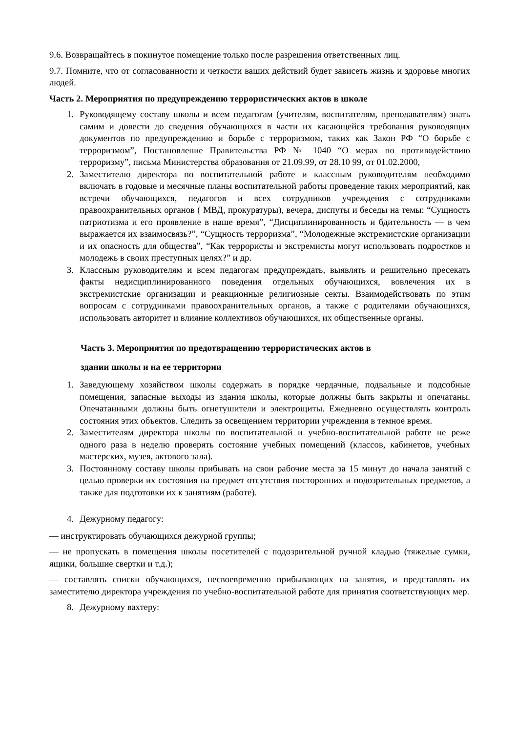9.6. Возвращайтесь в покинутое помещение только после разрешения ответственных лиц.
9.7. Помните, что от согласованности и четкости ваших действий будет зависеть жизнь и здоровье многих людей.
Часть 2. Мероприятия по предупреждению террористических актов в школе
1. Руководящему составу школы и всем педагогам (учителям, воспитателям, преподавателям) знать самим и довести до сведения обучающихся в части их касающейся требования руководящих документов по предупреждению и борьбе с терроризмом, таких как Закон РФ “О борьбе с терроризмом”, Постановление Правительства РФ № 1040 “О мерах по противодействию терроризму”, письма Министерства образования от 21.09.99, от 28.10 99, от 01.02.2000,
2. Заместителю директора по воспитательной работе и классным руководителям необходимо включать в годовые и месячные планы воспитательной работы проведение таких мероприятий, как встречи обучающихся, педагогов и всех сотрудников учреждения с сотрудниками правоохранительных органов ( МВД, прокуратуры), вечера, диспуты и беседы на темы: “Сущность патриотизма и его проявление в наше время”, “Дисциплинированность и бдительность — в чем выражается их взаимосвязь?”, “Сущность терроризма”, “Молодежные экстремистские организации и их опасность для общества”, “Как террористы и экстремисты могут использовать подростков и молодежь в своих преступных целях?” и др.
3. Классным руководителям и всем педагогам предупреждать, выявлять и решительно пресекать факты недисциплинированного поведения отдельных обучающихся, вовлечения их в экстремистские организации и реакционные религиозные секты. Взаимодействовать по этим вопросам с сотрудниками правоохранительных органов, а также с родителями обучающихся, использовать авторитет и влияние коллективов обучающихся, их общественные органы.
Часть 3. Мероприятия по предотвращению террористических актов в
здании школы и на ее территории
1. Заведующему хозяйством школы содержать в порядке чердачные, подвальные и подсобные помещения, запасные выходы из здания школы, которые должны быть закрыты и опечатаны. Опечатанными должны быть огнетушители и электрощиты. Ежедневно осуществлять контроль состояния этих объектов. Следить за освещением территории учреждения в темное время.
2. Заместителям директора школы по воспитательной и учебно-воспитательной работе не реже одного раза в неделю проверять состояние учебных помещений (классов, кабинетов, учебных мастерских, музея, актового зала).
3. Постоянному составу школы прибывать на свои рабочие места за 15 минут до начала занятий с целью проверки их состояния на предмет отсутствия посторонних и подозрительных предметов, а также для подготовки их к занятиям (работе).
4. Дежурному педагогу:
— инструктировать обучающихся дежурной группы;
— не пропускать в помещения школы посетителей с подозрительной ручной кладью (тяжелые сумки, ящики, большие свертки и т.д.);
— составлять списки обучающихся, несвоевременно прибывающих на занятия, и представлять их заместителю директора учреждения по учебно-воспитательной работе для принятия соответствующих мер.
8. Дежурному вахтеру: